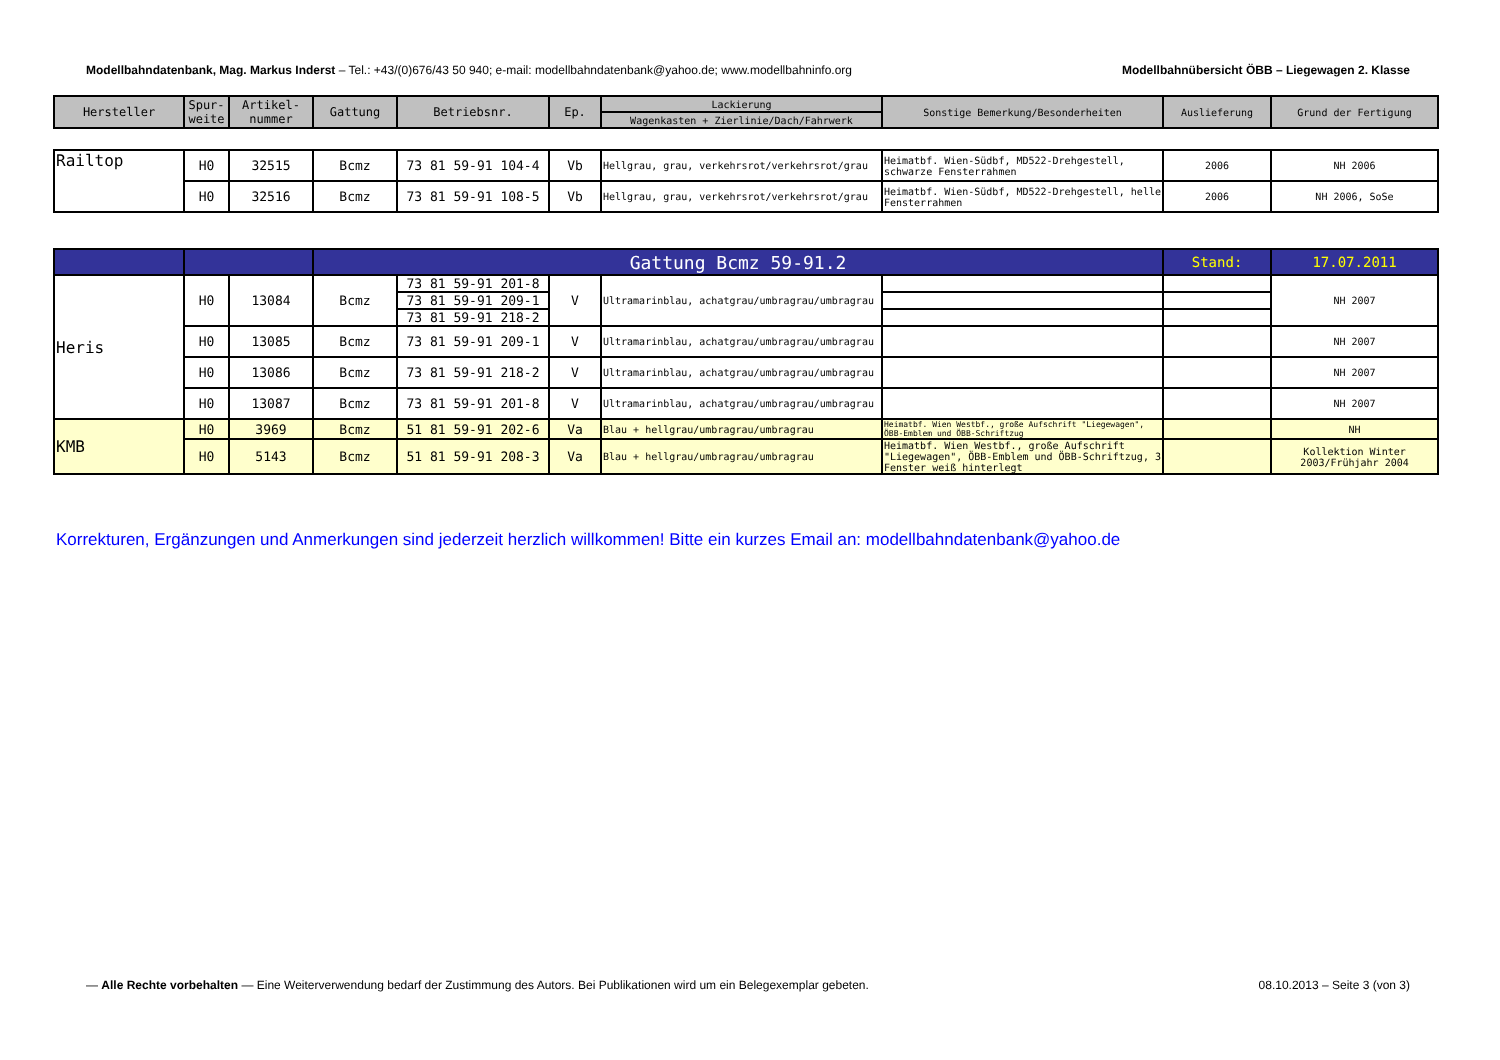Modellbahndatenbank, Mag. Markus Inderst – Tel.: +43/(0)676/43 50 940; e-mail: modellbahndatenbank@yahoo.de; www.modellbahninfo.org Modellbahnübersicht ÖBB – Liegewagen 2. Klasse
| Hersteller | Spur-weite | Artikel-nummer | Gattung | Betriebsnr. | Ep. | Lackierung | Sonstige Bemerkung/Besonderheiten | Auslieferung | Grund der Fertigung |
| --- | --- | --- | --- | --- | --- | --- | --- | --- | --- |
| | | | | | | Wagenkasten + Zierlinie/Dach/Fahrwerk | | | |
| Railtop | H0 | 32515 | Bcmz | 73 81 59-91 104-4 | Vb | Hellgrau, grau, verkehrsrot/verkehrsrot/grau | Heimatbf. Wien-Südbf, MD522-Drehgestell, schwarze Fensterrahmen | 2006 | NH 2006 |
| | H0 | 32516 | Bcmz | 73 81 59-91 108-5 | Vb | Hellgrau, grau, verkehrsrot/verkehrsrot/grau | Heimatbf. Wien-Südbf, MD522-Drehgestell, helle Fensterrahmen | 2006 | NH 2006, SoSe |
| | | | Gattung Bcmz 59-91.2 | | | | | Stand: | 17.07.2011 |
| Heris | H0 | 13084 | Bcmz | 73 81 59-91 201-8 | V | Ultramarinblau, achatgrau/umbragrau/umbragrau | | | NH 2007 |
| | | | | 73 81 59-91 209-1 | | | | | |
| | | | | 73 81 59-91 218-2 | | | | | |
| | H0 | 13085 | Bcmz | 73 81 59-91 209-1 | V | Ultramarinblau, achatgrau/umbragrau/umbragrau | | | NH 2007 |
| | H0 | 13086 | Bcmz | 73 81 59-91 218-2 | V | Ultramarinblau, achatgrau/umbragrau/umbragrau | | | NH 2007 |
| | H0 | 13087 | Bcmz | 73 81 59-91 201-8 | V | Ultramarinblau, achatgrau/umbragrau/umbragrau | | | NH 2007 |
| KMB | H0 | 3969 | Bcmz | 51 81 59-91 202-6 | Va | Blau + hellgrau/umbragrau/umbragrau | Heimatbf. Wien Westbf., große Aufschrift "Liegewagen", ÖBB-Emblem und ÖBB-Schriftzug | | NH |
| | H0 | 5143 | Bcmz | 51 81 59-91 208-3 | Va | Blau + hellgrau/umbragrau/umbragrau | Heimatbf. Wien Westbf., große Aufschrift "Liegewagen", ÖBB-Emblem und ÖBB-Schriftzug, 3 Fenster weiß hinterlegt | | Kollektion Winter 2003/Frühjahr 2004 |
Korrekturen, Ergänzungen und Anmerkungen sind jederzeit herzlich willkommen! Bitte ein kurzes Email an: modellbahndatenbank@yahoo.de
— Alle Rechte vorbehalten — Eine Weiterverwendung bedarf der Zustimmung des Autors. Bei Publikationen wird um ein Belegexemplar gebeten. 08.10.2013 – Seite 3 (von 3)